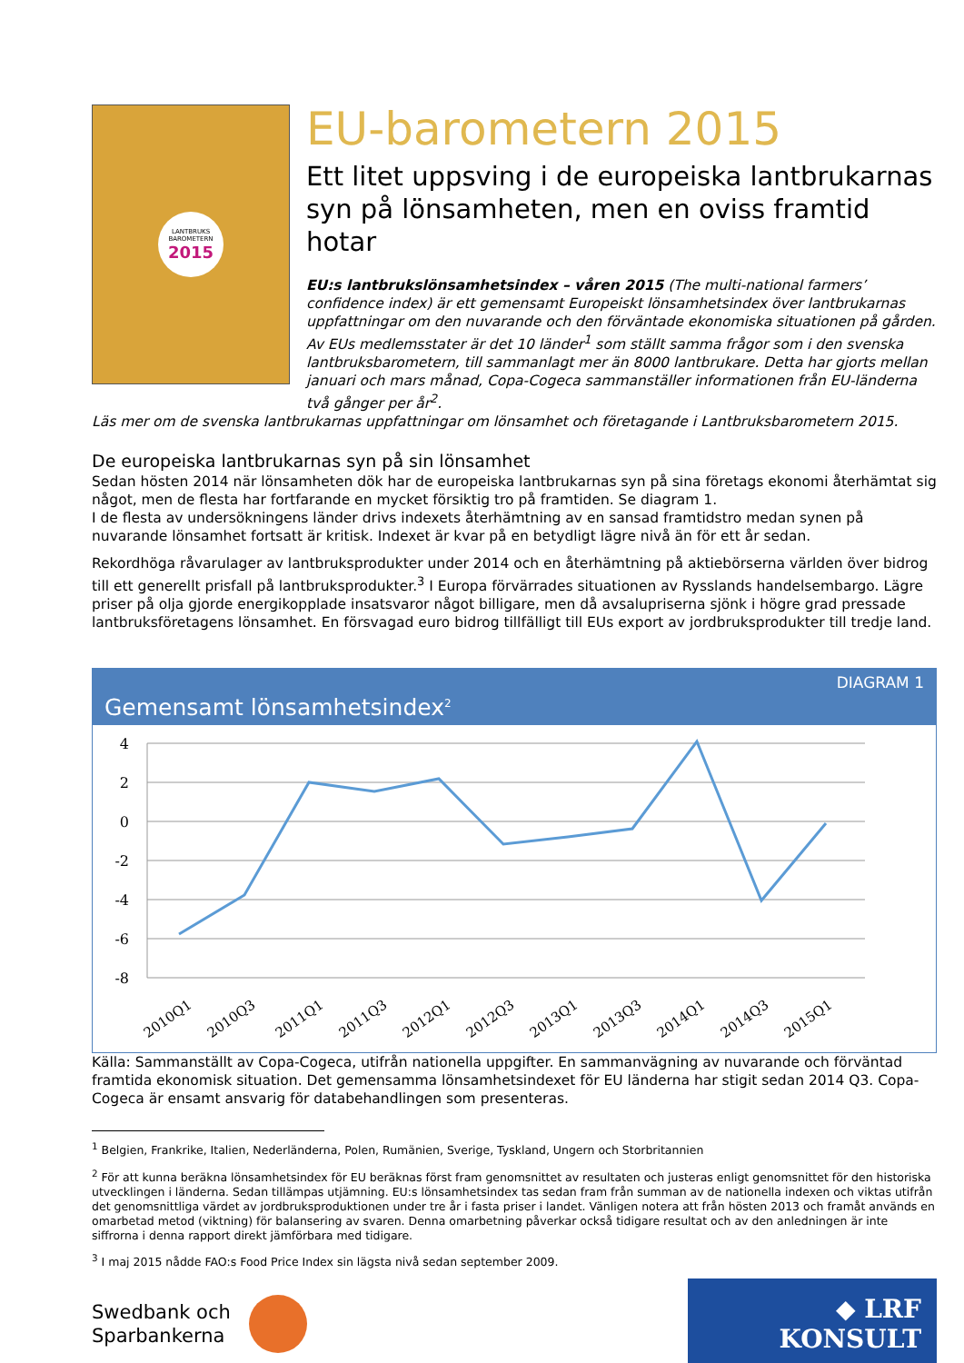LANTBRUKS
BAROMETERN
2015
EU-barometern 2015
Ett litet uppsving i de europeiska lantbrukarnas syn på lönsamheten, men en oviss framtid hotar
EU:s lantbrukslönsamhetsindex – våren 2015 (The multi-national farmers’ confidence index) är ett gemensamt Europeiskt lönsamhetsindex över lantbrukarnas uppfattningar om den nuvarande och den förväntade ekonomiska situationen på gården. Av EUs medlemsstater är det 10 länder<sup>1</sup> som ställt samma frågor som i den svenska lantbruksbarometern, till sammanlagt mer än 8000 lantbrukare. Detta har gjorts mellan januari och mars månad, Copa-Cogeca sammanställer informationen från EU-länderna två gånger per år<sup>2</sup>.
Läs mer om de svenska lantbrukarnas uppfattningar om lönsamhet och företagande i Lantbruksbarometern 2015.
De europeiska lantbrukarnas syn på sin lönsamhet
Sedan hösten 2014 när lönsamheten dök har de europeiska lantbrukarnas syn på sina företags ekonomi återhämtat sig något, men de flesta har fortfarande en mycket försiktig tro på framtiden. Se diagram 1.
I de flesta av undersökningens länder drivs indexets återhämtning av en sansad framtidstro medan synen på nuvarande lönsamhet fortsatt är kritisk. Indexet är kvar på en betydligt lägre nivå än för ett år sedan.
Rekordhöga råvarulager av lantbruksprodukter under 2014 och en återhämtning på aktiebörserna världen över bidrog till ett generellt prisfall på lantbruksprodukter.<sup>3</sup> I Europa förvärrades situationen av Rysslands handelsembargo. Lägre priser på olja gjorde energikopplade insatsvaror något billigare, men då avsalupriserna sjönk i högre grad pressade lantbruksföretagens lönsamhet. En försvagad euro bidrog tillfälligt till EUs export av jordbruksprodukter till tredje land.
DIAGRAM 1
Gemensamt lönsamhetsindex<sup>2</sup>
4
2
0
-2
-4
-6
-8
2010Q1
2010Q3
2011Q1
2011Q3
2012Q1
2012Q3
2013Q1
2013Q3
2014Q1
2014Q3
2015Q1
Källa: Sammanställt av Copa-Cogeca, utifrån nationella uppgifter. En sammanvägning av nuvarande och förväntad framtida ekonomisk situation. Det gemensamma lönsamhetsindexet för EU länderna har stigit sedan 2014 Q3. Copa-Cogeca är ensamt ansvarig för databehandlingen som presenteras.
<sup>1</sup> Belgien, Frankrike, Italien, Nederländerna, Polen, Rumänien, Sverige, Tyskland, Ungern och Storbritannien
<sup>2</sup> För att kunna beräkna lönsamhetsindex för EU beräknas först fram genomsnittet av resultaten och justeras enligt genomsnittet för den historiska utvecklingen i länderna. Sedan tillämpas utjämning. EU:s lönsamhetsindex tas sedan fram från summan av de nationella indexen och viktas utifrån det genomsnittliga värdet av jordbruksproduktionen under tre år i fasta priser i landet. Vänligen notera att från hösten 2013 och framåt används en omarbetad metod (viktning) för balansering av svaren. Denna omarbetning påverkar också tidigare resultat och av den anledningen är inte siffrorna i denna rapport direkt jämförbara med tidigare.
<sup>3</sup> I maj 2015 nådde FAO:s Food Price Index sin lägsta nivå sedan september 2009.
Swedbank och
Sparbankerna
◆ LRF KONSULT